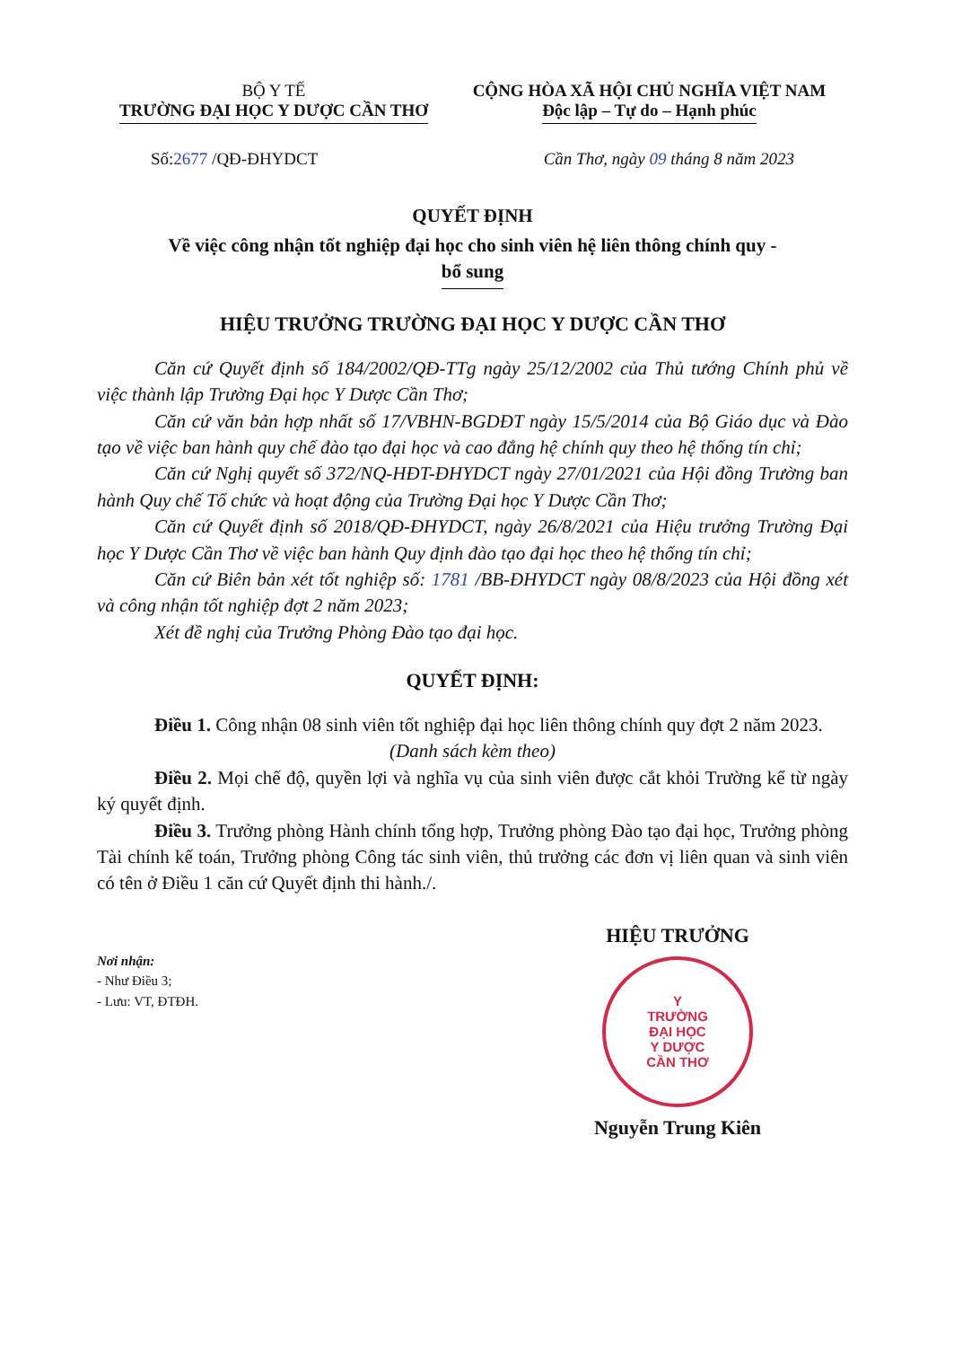BỘ Y TẾ
TRƯỜNG ĐẠI HỌC Y DƯỢC CẦN THƠ
CỘNG HÒA XÃ HỘI CHỦ NGHĨA VIỆT NAM
Độc lập – Tự do – Hạnh phúc
Số:2677 /QĐ-ĐHYDCT Cần Thơ, ngày 09 tháng 8 năm 2023
QUYẾT ĐỊNH
Về việc công nhận tốt nghiệp đại học cho sinh viên hệ liên thông chính quy -
bổ sung
HIỆU TRƯỞNG TRƯỜNG ĐẠI HỌC Y DƯỢC CẦN THƠ
Căn cứ Quyết định số 184/2002/QĐ-TTg ngày 25/12/2002 của Thủ tướng Chính phủ về việc thành lập Trường Đại học Y Dược Cần Thơ;
Căn cứ văn bản hợp nhất số 17/VBHN-BGDĐT ngày 15/5/2014 của Bộ Giáo dục và Đào tạo về việc ban hành quy chế đào tạo đại học và cao đẳng hệ chính quy theo hệ thống tín chỉ;
Căn cứ Nghị quyết số 372/NQ-HĐT-ĐHYDCT ngày 27/01/2021 của Hội đồng Trường ban hành Quy chế Tổ chức và hoạt động của Trường Đại học Y Dược Cần Thơ;
Căn cứ Quyết định số 2018/QĐ-ĐHYDCT, ngày 26/8/2021 của Hiệu trưởng Trường Đại học Y Dược Cần Thơ về việc ban hành Quy định đào tạo đại học theo hệ thống tín chỉ;
Căn cứ Biên bản xét tốt nghiệp số: 1781 /BB-ĐHYDCT ngày 08/8/2023 của Hội đồng xét và công nhận tốt nghiệp đợt 2 năm 2023;
Xét đề nghị của Trưởng Phòng Đào tạo đại học.
QUYẾT ĐỊNH:
Điều 1. Công nhận 08 sinh viên tốt nghiệp đại học liên thông chính quy đợt 2 năm 2023.
(Danh sách kèm theo)
Điều 2. Mọi chế độ, quyền lợi và nghĩa vụ của sinh viên được cắt khỏi Trường kể từ ngày ký quyết định.
Điều 3. Trưởng phòng Hành chính tổng hợp, Trưởng phòng Đào tạo đại học, Trưởng phòng Tài chính kế toán, Trưởng phòng Công tác sinh viên, thủ trưởng các đơn vị liên quan và sinh viên có tên ở Điều 1 căn cứ Quyết định thi hành./.
Nơi nhận:
- Như Điều 3;
- Lưu: VT, ĐTĐH.
HIỆU TRƯỞNG
Y
TRƯỜNG
ĐẠI HỌC
Y DƯỢC
CẦN THƠ
Nguyễn Trung Kiên